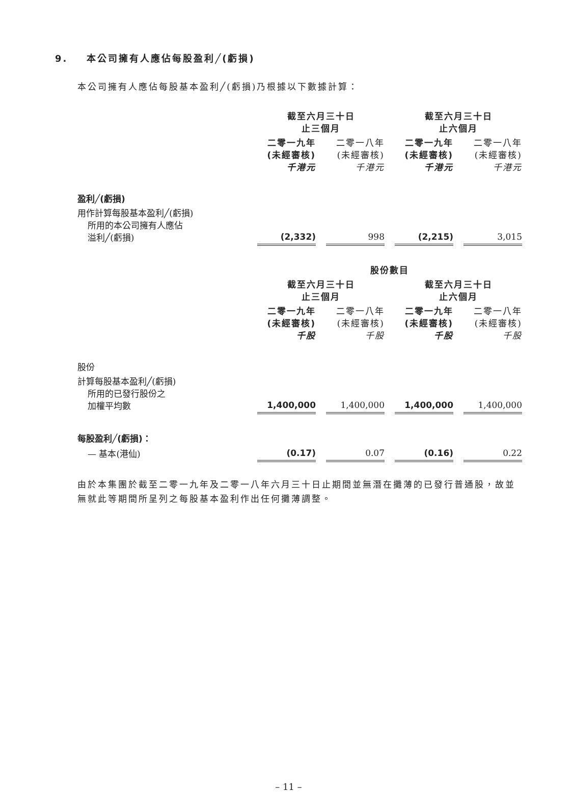9. 本公司擁有人應佔每股盈利╱(虧損)
本公司擁有人應佔每股基本盈利╱(虧損)乃根據以下數據計算：
| | 截至六月三十日 止三個月 | | | | 截至六月三十日 止六個月 | | |
| | 二零一九年 (未經審核) 千港元 | | 二零一八年 (未經審核) 千港元 | | 二零一九年 (未經審核) 千港元 | | 二零一八年 (未經審核) 千港元 |
| 盈利╱(虧損) | | | | | | | |
| 用作計算每股基本盈利╱(虧損) 所用的本公司擁有人應佔 溢利╱(虧損) | (2,332) | | 998 | | (2,215) | | 3,015 |
| | 股份數目 | | | | | | |
| | 截至六月三十日 止三個月 | | | | 截至六月三十日 止六個月 | | |
| | 二零一九年 (未經審核) 千股 | | 二零一八年 (未經審核) 千股 | | 二零一九年 (未經審核) 千股 | | 二零一八年 (未經審核) 千股 |
| 股份 | | | | | | | |
| 計算每股基本盈利╱(虧損) 所用的已發行股份之 加權平均數 | 1,400,000 | | 1,400,000 | | 1,400,000 | | 1,400,000 |
| 每股盈利╱(虧損)： | | | | | | | |
| — 基本(港仙) | (0.17) | | 0.07 | | (0.16) | | 0.22 |
由於本集團於截至二零一九年及二零一八年六月三十日止期間並無潛在攤薄的已發行普通股，故並無就此等期間所呈列之每股基本盈利作出任何攤薄調整。
– 11 –